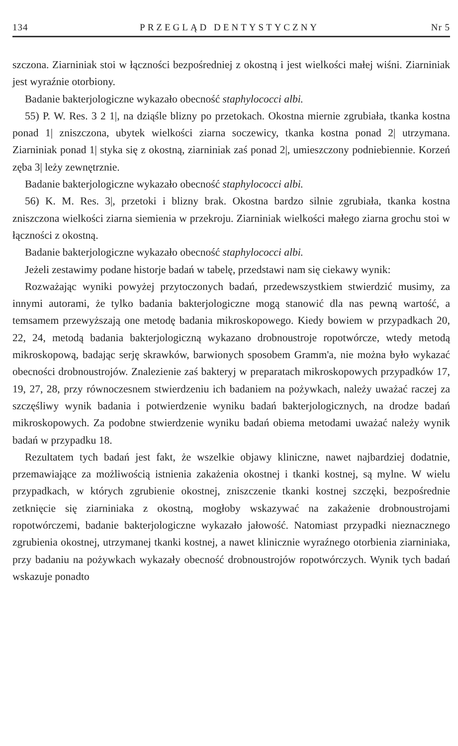134 PRZEGLĄD DENTYSTYCZNY Nr 5
szczona. Ziarniniak stoi w łączności bezpośredniej z okostną i jest wielkości małej wiśni. Ziarniniak jest wyraźnie otorbiony.
Badanie bakterjologiczne wykazało obecność staphylococci albi.
55) P. W. Res. 3 2 1|, na dziąśle blizny po przetokach. Okostna miernie zgrubiała, tkanka kostna ponad 1| zniszczona, ubytek wielkości ziarna soczewicy, tkanka kostna ponad 2| utrzymana. Ziarniniak ponad 1| styka się z okostną, ziarniniak zaś ponad 2|, umieszczony podniebiennie. Korzeń zęba 3| leży zewnętrznie.
Badanie bakterjologiczne wykazało obecność staphylococci albi.
56) K. M. Res. 3|, przetoki i blizny brak. Okostna bardzo silnie zgrubiała, tkanka kostna zniszczona wielkości ziarna siemienia w przekroju. Ziarniniak wielkości małego ziarna grochu stoi w łączności z okostną.
Badanie bakterjologiczne wykazało obecność staphylococci albi.
Jeżeli zestawimy podane historje badań w tabelę, przedstawi nam się ciekawy wynik:
Rozważając wyniki powyżej przytoczonych badań, przedewszystkiem stwierdzić musimy, za innymi autorami, że tylko badania bakterjologiczne mogą stanowić dla nas pewną wartość, a temsamem przewyższają one metodę badania mikroskopowego. Kiedy bowiem w przypadkach 20, 22, 24, metodą badania bakterjologiczną wykazano drobnoustroje ropotwórcze, wtedy metodą mikroskopową, badając serję skrawków, barwionych sposobem Gramm'a, nie można było wykazać obecności drobnoustrojów. Znalezienie zaś bakteryj w preparatach mikroskopowych przypadków 17, 19, 27, 28, przy równoczesnem stwierdzeniu ich badaniem na pożywkach, należy uważać raczej za szczęśliwy wynik badania i potwierdzenie wyniku badań bakterjologicznych, na drodze badań mikroskopowych. Za podobne stwierdzenie wyniku badań obiema metodami uważać należy wynik badań w przypadku 18.
Rezultatem tych badań jest fakt, że wszelkie objawy kliniczne, nawet najbardziej dodatnie, przemawiające za możliwością istnienia zakażenia okostnej i tkanki kostnej, są mylne. W wielu przypadkach, w których zgrubienie okostnej, zniszczenie tkanki kostnej szczęki, bezpośrednie zetknięcie się ziarniniaka z okostną, mogłoby wskazywać na zakażenie drobnoustrojami ropotwórczemi, badanie bakterjologiczne wykazało jałowość. Natomiast przypadki nieznacznego zgrubienia okostnej, utrzymanej tkanki kostnej, a nawet klinicznie wyraźnego otorbienia ziarniniaka, przy badaniu na pożywkach wykazały obecność drobnoustrojów ropotwórczych. Wynik tych badań wskazuje ponadto